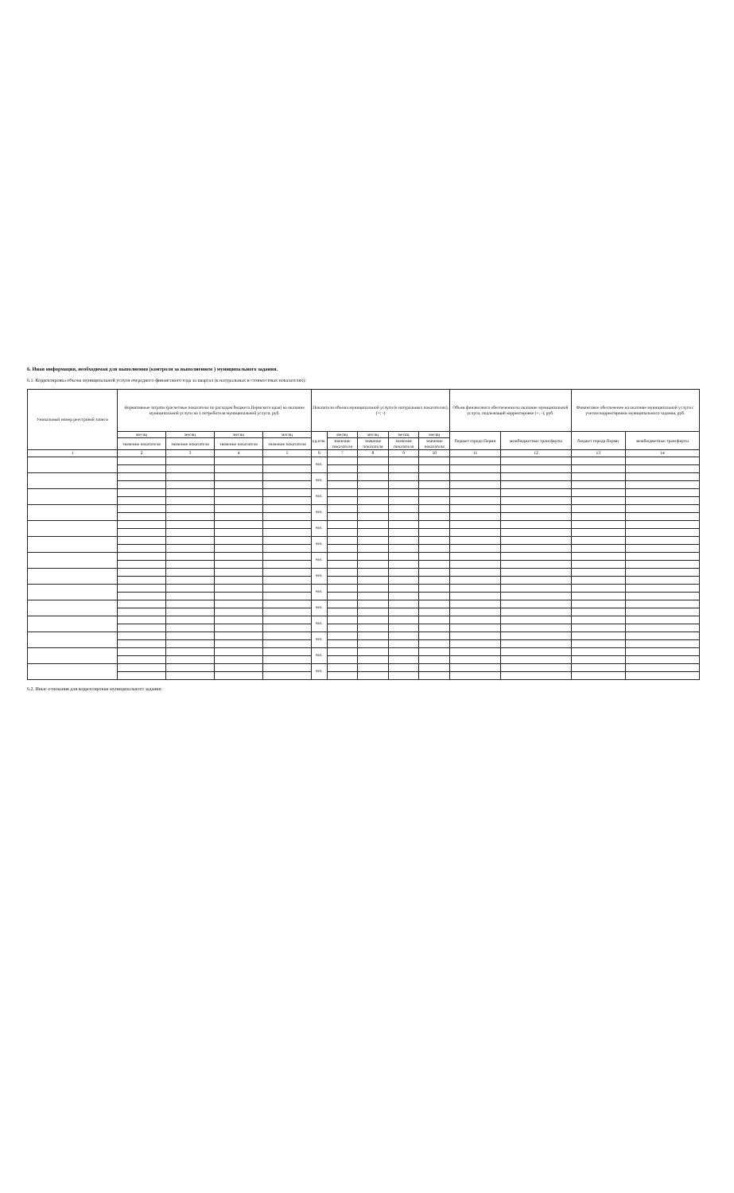6. Иная информация, необходимая для выполнения (контроля за выполнением ) муниципального задания.
6.1. Корректировка объема муниципальной услуги очередного финансового года за квартал (в натуральных и стоимостных показателях):
| Уникальный номер реестровой записи | Нормативные затраты (расчетные показатели по расходам бюджета Пермского края) на оказание муниципальной услуги на 1 потребителя муниципальной услуги, руб. | | | | Показатели объема муниципальной услуги (в натуральных показателях), (+; -) | | | | | Объем финансового обеспечения на оказание муниципальной услуги, подлежащий корректировке (+; -), руб. | | Финансовое обеспечение на оказание муниципальной услуги с учетом корректировки муниципального задания, руб. | |
| --- | --- | --- | --- | --- | --- | --- | --- | --- | --- | --- | --- | --- | --- |
| | месяц | месяц | месяц | месяц | ед.изм. | месяц | месяц | месяц | месяц | бюджет города Перми | межбюджетные трансферты | бюджет города Перми | межбюджетные трансферты |
| | значение показателя | значение показателя | значение показателя | значение показателя | | значение показателя | значение показателя | значение показателя | значение показателя | | | | |
| 1 | 2 | 3 | 4 | 5 | 6 | 7 | 8 | 9 | 10 | 11 | 12 | 13 | 14 |
| | | | | | чел. | | | | | | | | |
| | | | | | чел. | | | | | | | | |
| | | | | | чел. | | | | | | | | |
| | | | | | чел. | | | | | | | | |
| | | | | | чел. | | | | | | | | |
| | | | | | чел. | | | | | | | | |
| | | | | | чел. | | | | | | | | |
| | | | | | чел. | | | | | | | | |
| | | | | | чел. | | | | | | | | |
| | | | | | чел. | | | | | | | | |
| | | | | | чел. | | | | | | | | |
| | | | | | чел. | | | | | | | | |
| | | | | | чел. | | | | | | | | |
| | | | | | чел. | | | | | | | | |
6.2. Иные основания для корректировки муниципального задания: